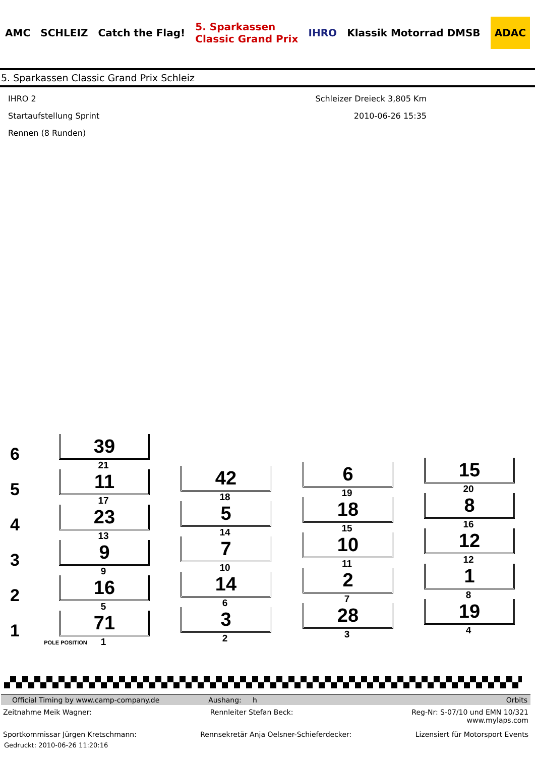AMC SCHLEIZ Catch the Flag! 5. Sparkassen
Classic Grand Prix IHRO Klassik Motorrad DMSB ADAC
5. Sparkassen Classic Grand Prix Schleiz
IHRO 2
Startaufstellung Sprint
Rennen (8 Runden)
Schleizer Dreieck 3,805 Km
2010-06-26 15:35
6
5
4
3
2
1
39
21
11
17
23
13
9
9
16
5
71
POLE POSITION 1
42
18
5
14
7
10
14
6
3
2
6
19
18
15
10
11
2
7
28
3
15
20
8
16
12
12
1
8
19
4
Official Timing by www.camp-company.de Aushang: h Orbits
Zeitnahme Meik Wagner: Rennleiter Stefan Beck: Reg-Nr: S-07/10 und EMN 10/321
www.mylaps.com
Sportkommissar Jürgen Kretschmann: Rennsekretär Anja Oelsner-Schieferdecker: Lizensiert für Motorsport Events
Gedruckt: 2010-06-26 11:20:16